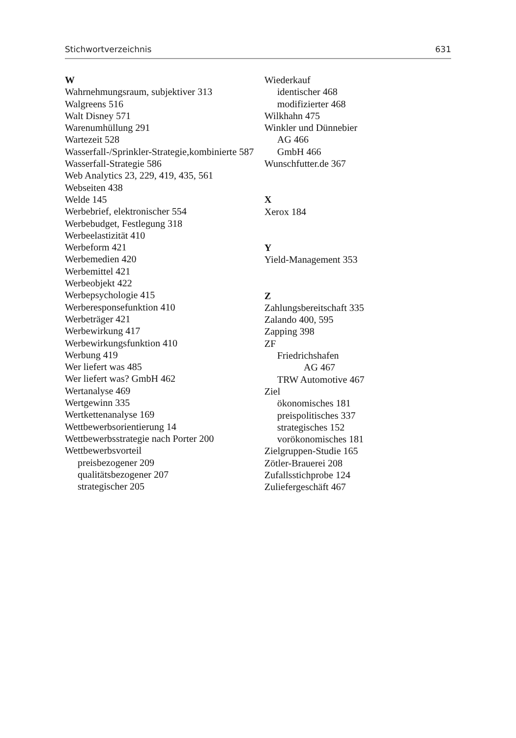Stichwortverzeichnis 631
W
Wahrnehmungsraum, subjektiver 313
Walgreens 516
Walt Disney 571
Warenumhüllung 291
Wartezeit 528
Wasserfall-/Sprinkler-Strategie,kombinierte 587
Wasserfall-Strategie 586
Web Analytics 23, 229, 419, 435, 561
Webseiten 438
Welde 145
Werbebrief, elektronischer 554
Werbebudget, Festlegung 318
Werbeelastizität 410
Werbeform 421
Werbemedien 420
Werbemittel 421
Werbeobjekt 422
Werbepsychologie 415
Werberesponsefunktion 410
Werbeträger 421
Werbewirkung 417
Werbewirkungsfunktion 410
Werbung 419
Wer liefert was 485
Wer liefert was? GmbH 462
Wertanalyse 469
Wertgewinn 335
Wertkettenanalyse 169
Wettbewerbsorientierung 14
Wettbewerbsstrategie nach Porter 200
Wettbewerbsvorteil
preisbezogener 209
qualitätsbezogener 207
strategischer 205
Wiederkauf
identischer 468
modifizierter 468
Wilkhahn 475
Winkler und Dünnebier
AG 466
GmbH 466
Wunschfutter.de 367
X
Xerox 184
Y
Yield-Management 353
Z
Zahlungsbereitschaft 335
Zalando 400, 595
Zapping 398
ZF
Friedrichshafen
AG 467
TRW Automotive 467
Ziel
ökonomisches 181
preispolitisches 337
strategisches 152
vorökonomisches 181
Zielgruppen-Studie 165
Zötler-Brauerei 208
Zufallsstichprobe 124
Zuliefergeschäft 467